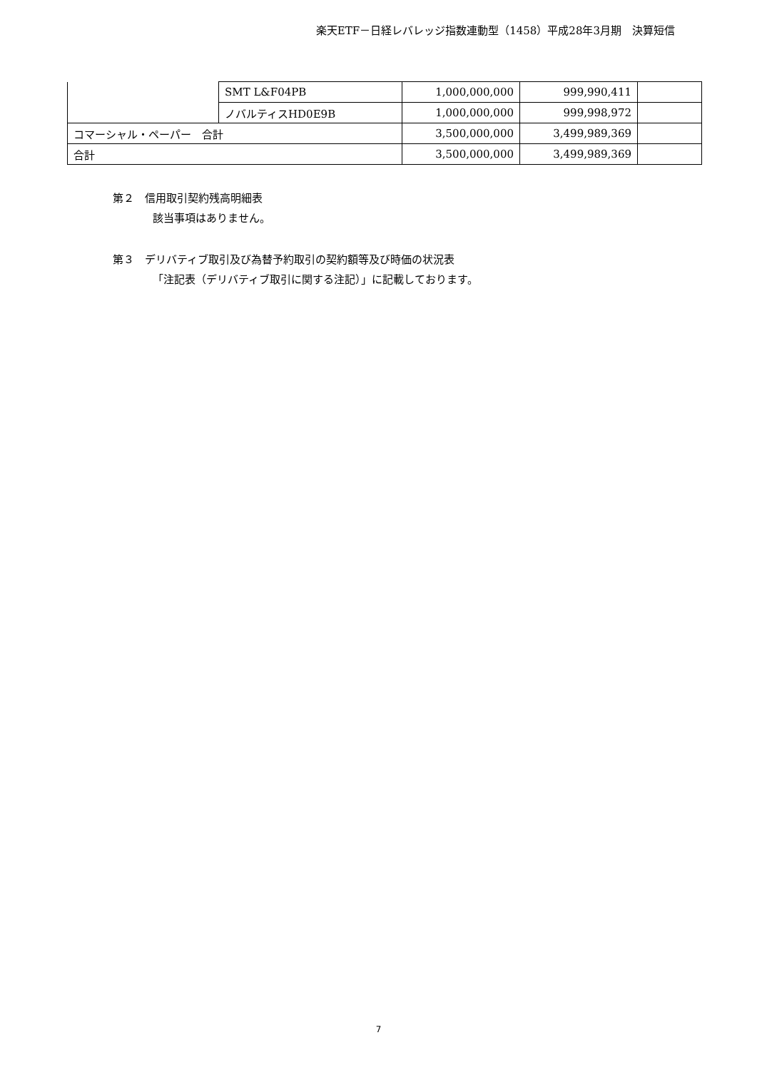楽天ETF－日経レバレッジ指数連動型（1458）平成28年3月期　決算短信
| | SMT L&F04PB | 1,000,000,000 | 999,990,411 | |
| | ノバルティスHD0E9B | 1,000,000,000 | 999,998,972 | |
| コマーシャル・ペーパー 合計 | | 3,500,000,000 | 3,499,989,369 | |
| 合計 | | 3,500,000,000 | 3,499,989,369 | |
第２　信用取引契約残高明細表
該当事項はありません。
第３　デリバティブ取引及び為替予約取引の契約額等及び時価の状況表
「注記表（デリバティブ取引に関する注記）」に記載しております。
7